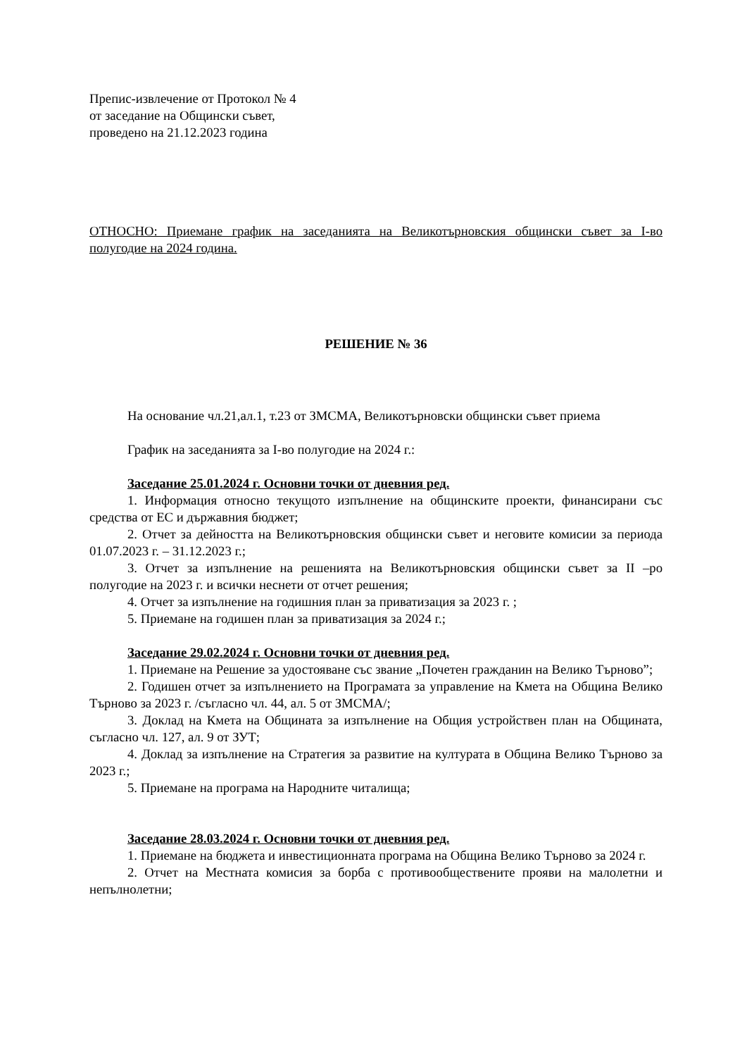Препис-извлечение от Протокол № 4
от заседание на Общински съвет,
проведено на 21.12.2023 година
ОТНОСНО: Приемане график на заседанията на Великотърновския общински съвет за I-во полугодие на 2024 година.
РЕШЕНИЕ № 36
На основание чл.21,ал.1, т.23 от ЗМСМА, Великотърновски общински съвет приема
График на заседанията за I-во полугодие на 2024 г.:
Заседание 25.01.2024 г. Основни точки от дневния ред.
1. Информация относно текущото изпълнение на общинските проекти, финансирани със средства от ЕС и държавния бюджет;
2. Отчет за дейността на Великотърновския общински съвет и неговите комисии за периода 01.07.2023 г. – 31.12.2023 г.;
3. Отчет за изпълнение на решенията на Великотърновския общински съвет за II –ро полугодие на 2023 г. и всички неснети от отчет решения;
4. Отчет за изпълнение на годишния план за приватизация за 2023 г. ;
5. Приемане на годишен план за приватизация за 2024 г.;
Заседание 29.02.2024 г. Основни точки от дневния ред.
1. Приемане на Решение за удостояване със звание „Почетен гражданин на Велико Търново”;
2. Годишен отчет за изпълнението на Програмата за управление на Кмета на Община Велико Търново за 2023 г. /съгласно чл. 44, ал. 5 от ЗМСМА/;
3. Доклад на Кмета на Общината за изпълнение на Общия устройствен план на Общината, съгласно чл. 127, ал. 9 от ЗУТ;
4. Доклад за изпълнение на Стратегия за развитие на културата в Община Велико Търново за 2023 г.;
5. Приемане на програма на Народните читалища;
Заседание 28.03.2024 г. Основни точки от дневния ред.
1. Приемане на бюджета и инвестиционната програма на Община Велико Търново за 2024 г.
2. Отчет на Местната комисия за борба с противообществените прояви на малолетни и непълнолетни;